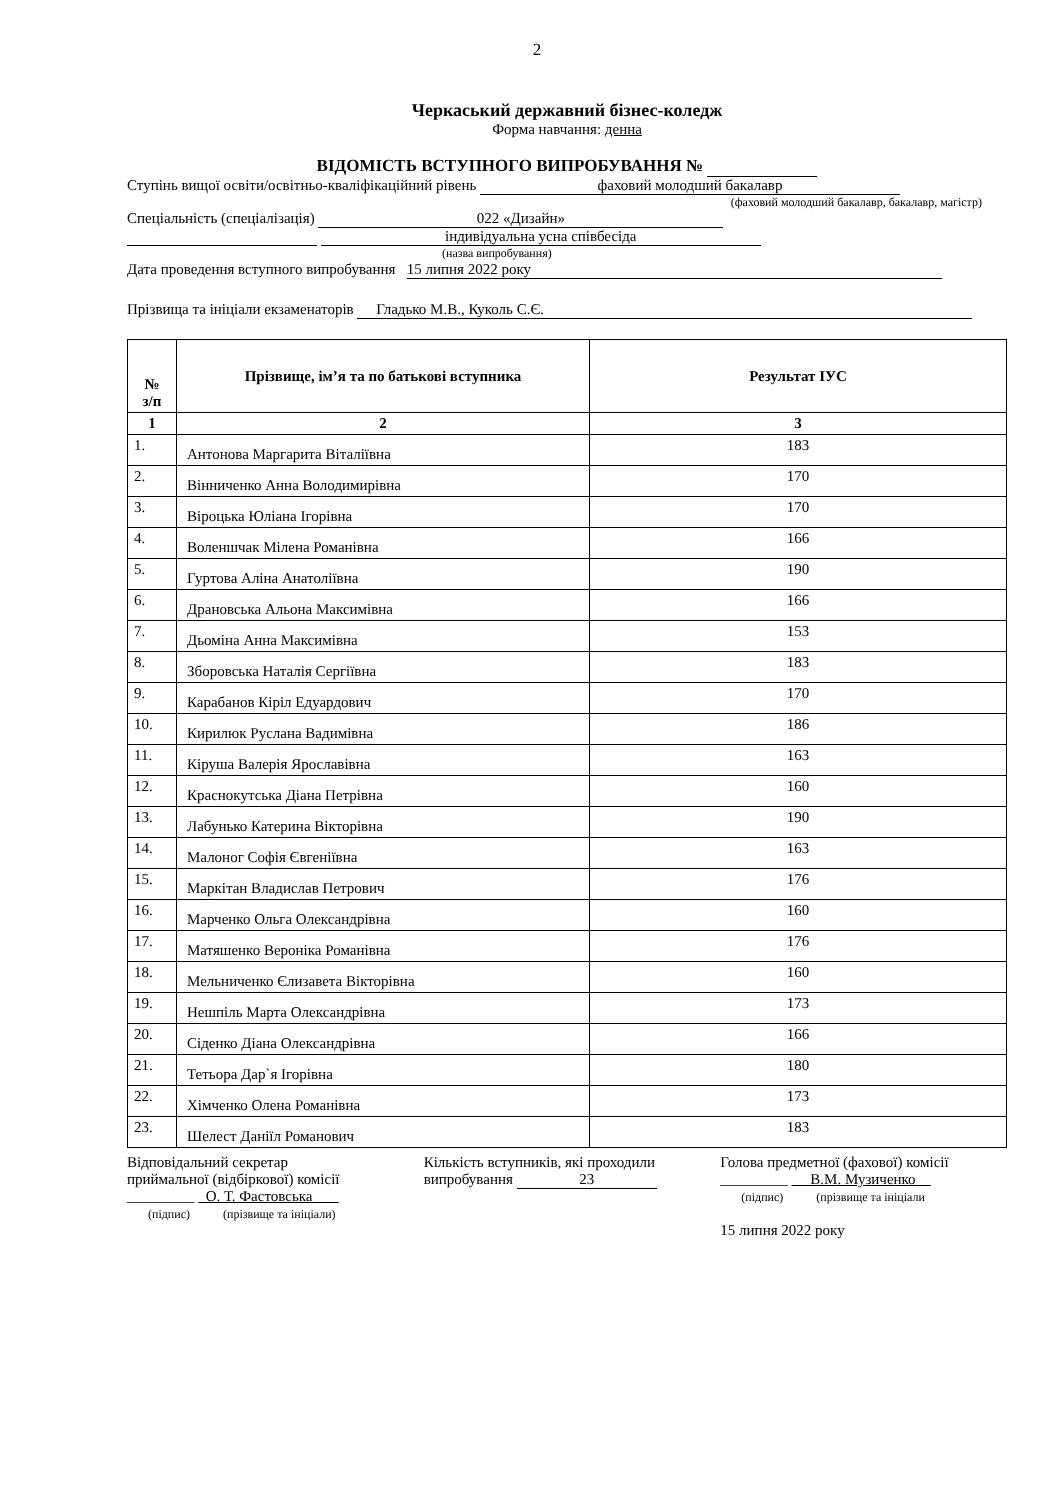2
Черкаський державний бізнес-коледж
Форма навчання: денна
ВІДОМІСТЬ ВСТУПНОГО ВИПРОБУВАННЯ №
Ступінь вищої освіти/освітньо-кваліфікаційний рівень фаховий молодший бакалавр
(фаховий молодший бакалавр, бакалавр, магістр)
Спеціальність (спеціалізація) 022 «Дизайн»
індивідуальна усна співбесіда
(назва випробування)
Дата проведення вступного випробування 15 липня 2022 року
Прізвища та ініціали екзаменаторів Гладько М.В., Куколь С.Є.
| № з/п | Прізвище, ім’я та по батькові вступника | Результат ІУС |
| --- | --- | --- |
| 1 | 2 | 3 |
| 1. | Антонова Маргарита Віталіївна | 183 |
| 2. | Вінниченко Анна Володимирівна | 170 |
| 3. | Віроцька Юліана Ігорівна | 170 |
| 4. | Воленшчак Мілена Романівна | 166 |
| 5. | Гуртова Аліна Анатоліївна | 190 |
| 6. | Драновська Альона Максимівна | 166 |
| 7. | Дьоміна Анна Максимівна | 153 |
| 8. | Зборовська Наталія Сергіївна | 183 |
| 9. | Карабанов Кіріл Едуардович | 170 |
| 10. | Кирилюк Руслана Вадимівна | 186 |
| 11. | Кіруша Валерія Ярославівна | 163 |
| 12. | Краснокутська Діана Петрівна | 160 |
| 13. | Лабунько Катерина Вікторівна | 190 |
| 14. | Малоног Софія Євгеніївна | 163 |
| 15. | Маркітан Владислав Петрович | 176 |
| 16. | Марченко Ольга Олександрівна | 160 |
| 17. | Матяшенко Вероніка Романівна | 176 |
| 18. | Мельниченко Єлизавета Вікторівна | 160 |
| 19. | Нешпіль Марта Олександрівна | 173 |
| 20. | Сіденко Діана Олександрівна | 166 |
| 21. | Тетьора Дар`я Ігорівна | 180 |
| 22. | Хімченко Олена Романівна | 173 |
| 23. | Шелест Даніїл Романович | 183 |
Відповідальний секретар
приймальної (відбіркової) комісії
_________ О. Т. Фастовська
(підпис) (прізвище та ініціали)
Кількість вступників, які проходили
випробування 23
Голова предметної (фахової) комісії
_________ В.М. Музиченко__
(підпис) (прізвище та ініціали
15 липня 2022 року